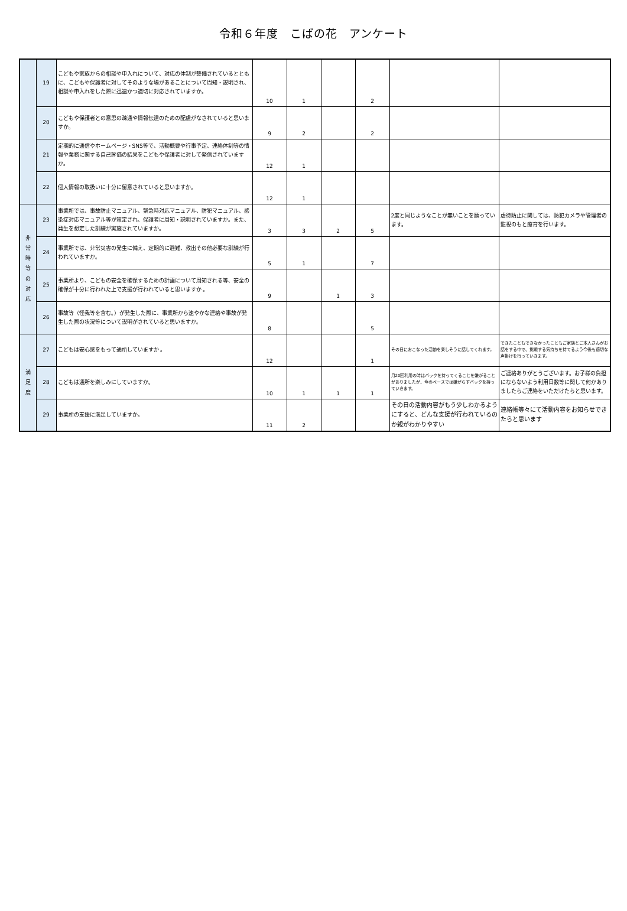令和６年度　こばの花　アンケート
| | 19 | こどもや家族からの相談や申入れについて、対応の体制が整備されているとともに、こどもや保護者に対してそのような場があることについて周知・説明され、相談や申入れをした際に迅速かつ適切に対応されていますか。 | 10 | 1 | | 2 | | |
| | 20 | こどもや保護者との意思の疎通や情報伝達のための配慮がなされていると思いますか。 | 9 | 2 | | 2 | | |
| | 21 | 定期的に通信やホームページ・SNS等で、活動概要や行事予定、連絡体制等の情報や業務に関する自己評価の結果をこどもや保護者に対して発信されていますか。 | 12 | 1 | | | | |
| | 22 | 個人情報の取扱いに十分に留意されていると思いますか。 | 12 | 1 | | | | |
| 非 常 時 等 の 対 応 | 23 | 事業所では、事故防止マニュアル、緊急時対応マニュアル、防犯マニュアル、感染症対応マニュアル等が策定され、保護者に周知・説明されていますか。また、発生を想定した訓練が実施されていますか。 | 3 | 3 | 2 | 5 | 2度と同じようなことが無いことを願っています。 | 虐待防止に関しては、防犯カメラや管理者の監視のもと療育を行います。 |
| | 24 | 事業所では、非常災害の発生に備え、定期的に避難、救出その他必要な訓練が行われていますか。 | 5 | 1 | | 7 | | |
| | 25 | 事業所より、こどもの安全を確保するための計画について周知される等、安全の確保が十分に行われた上で支援が行われていると思いますか 。 | 9 | | 1 | 3 | | |
| | 26 | 事故等（怪我等を含む。）が発生した際に、事業所から速やかな連絡や事故が発生した際の状況等について説明がされていると思いますか。 | 8 | | | 5 | | |
| 満 足 度 | 27 | こどもは安心感をもって通所していますか 。 | 12 | | | 1 | その日におこなった活動を楽しそうに話してくれます。 | できたこともできなかったこともご家族とご本人さんがお話をする中で、挑戦する気持ちを持てるよう今後も適切な声掛けを行っていきます。 |
| | 28 | こどもは通所を楽しみにしていますか。 | 10 | 1 | 1 | 1 | 月20回利用の時はバックを持ってくることを嫌がることがありましたが、今のペースでは嫌がらずバックを持っていきます。 | ご連絡ありがとうございます。お子様の負担にならないよう利用日数等に関して何かありましたらご連絡をいただけたらと思います。 |
| | 29 | 事業所の支援に満足していますか。 | 11 | 2 | | | その日の活動内容がもう少しわかるようにすると、どんな支援が行われているのか親がわかりやすい | 連絡帳等々にて活動内容をお知らせできたらと思います |